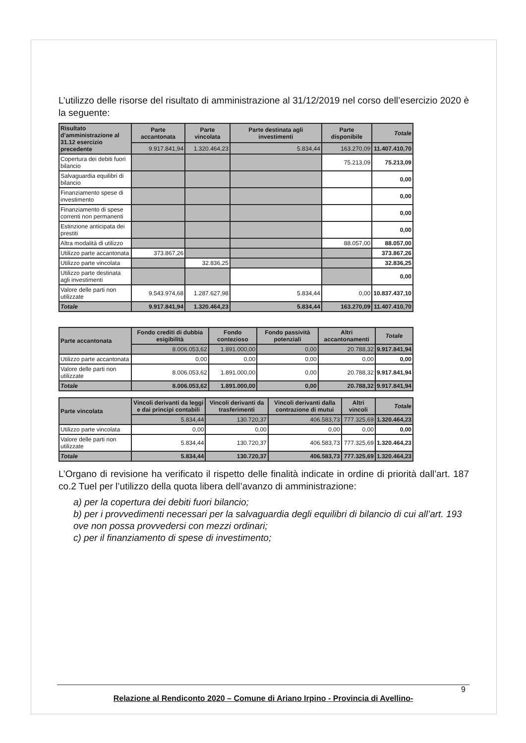L’utilizzo delle risorse del risultato di amministrazione al 31/12/2019 nel corso dell’esercizio 2020 è la seguente:
| Risultato d’amministrazione al 31.12 esercizio precedente | Parte accantonata | Parte vincolata | Parte destinata agli investimenti | Parte disponibile | Totale |
| --- | --- | --- | --- | --- | --- |
| | 9.917.841,94 | 1.320.464,23 | 5.834,44 | 163.270,09 | 11.407.410,70 |
| Copertura dei debiti fuori bilancio | | | | 75.213,09 | 75.213,09 |
| Salvaguardia equilibri di bilancio | | | | | 0,00 |
| Finanziamento spese di investimento | | | | | 0,00 |
| Finanziamento di spese correnti non permanenti | | | | | 0,00 |
| Estinzione anticipata dei prestiti | | | | | 0,00 |
| Altra modalità di utilizzo | | | | 88.057,00 | 88.057,00 |
| Utilizzo parte accantonata | 373.867,26 | | | | 373.867,26 |
| Utilizzo parte vincolata | | 32.836,25 | | | 32.836,25 |
| Utilizzo parte destinata agli investimenti | | | | | 0,00 |
| Valore delle parti non utilizzate | 9.543.974,68 | 1.287.627,98 | 5.834,44 | 0,00 | 10.837.437,10 |
| Totale | 9.917.841,94 | 1.320.464,23 | 5.834,44 | 163.270,09 | 11.407.410,70 |
| Parte accantonata | Fondo crediti di dubbia esigibilità | Fondo contezioso | Fondo passività potenziali | Altri accantonamenti | Totale |
| --- | --- | --- | --- | --- | --- |
| | 8.006.053,62 | 1.891.000,00 | 0,00 | 20.788,32 | 9.917.841,94 |
| Utilizzo parte accantonata | 0,00 | 0,00 | 0,00 | 0,00 | 0,00 |
| Valore delle parti non utilizzate | 8.006.053,62 | 1.891.000,00 | 0,00 | 20.788,32 | 9.917.841,94 |
| Totale | 8.006.053,62 | 1.891.000,00 | 0,00 | 20.788,32 | 9.917.841,94 |
| Parte vincolata | Vincoli derivanti da leggi e dai principi contabili | Vincoli derivanti da trasferimenti | Vincoli derivanti dalla contrazione di mutui | Altri vincoli | Totale |
| --- | --- | --- | --- | --- | --- |
| | 5.834,44 | 130.720,37 | 406.583,73 | 777.325,69 | 1.320.464,23 |
| Utilizzo parte vincolata | 0,00 | 0,00 | 0,00 | 0,00 | 0,00 |
| Valore delle parti non utilizzate | 5.834,44 | 130.720,37 | 406.583,73 | 777.325,69 | 1.320.464,23 |
| Totale | 5.834,44 | 130.720,37 | 406.583,73 | 777.325,69 | 1.320.464,23 |
L’Organo di revisione ha verificato il rispetto delle finalità indicate in ordine di priorità dall’art. 187 co.2 Tuel per l’utilizzo della quota libera dell’avanzo di amministrazione:
a) per la copertura dei debiti fuori bilancio;
b) per i provvedimenti necessari per la salvaguardia degli equilibri di bilancio di cui all’art. 193 ove non possa provvedersi con mezzi ordinari;
c) per il finanziamento di spese di investimento;
9
Relazione al Rendiconto 2020 – Comune di Ariano Irpino - Provincia di Avellino-